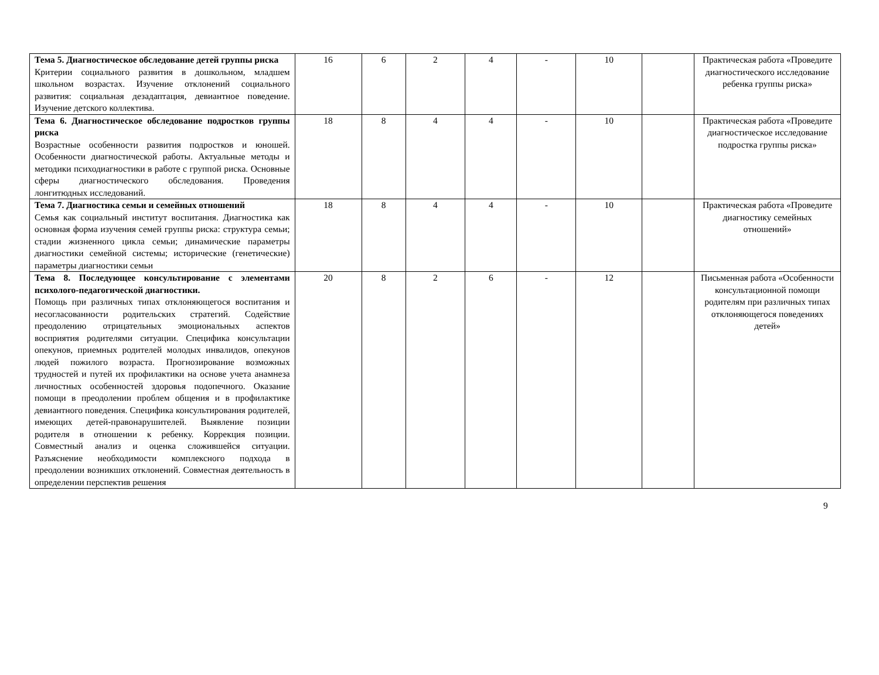| Тема 5. Диагностическое обследование детей группы риска Критерии социального развития в дошкольном, младшем школьном возрастах. Изучение отклонений социального развития: социальная дезадаптация, девиантное поведение. Изучение детского коллектива. | 16 | 6 | 2 | 4 | - | 10 | | Практическая работа «Проведите диагностического исследование ребенка группы риска» |
| Тема 6. Диагностическое обследование подростков группы риска Возрастные особенности развития подростков и юношей. Особенности диагностической работы. Актуальные методы и методики психодиагностики в работе с группой риска. Основные сферы диагностического обследования. Проведения лонгитюдных исследований. | 18 | 8 | 4 | 4 | - | 10 | | Практическая работа «Проведите диагностическое исследование подростка группы риска» |
| Тема 7. Диагностика семьи и семейных отношений Семья как социальный институт воспитания. Диагностика как основная форма изучения семей группы риска: структура семьи; стадии жизненного цикла семьи; динамические параметры диагностики семейной системы; исторические (генетические) параметры диагностики семьи | 18 | 8 | 4 | 4 | - | 10 | | Практическая работа «Проведите диагностику семейных отношений» |
| Тема 8. Последующее консультирование с элементами психолого-педагогической диагностики. Помощь при различных типах отклоняющегося воспитания и несогласованности родительских стратегий. Содействие преодолению отрицательных эмоциональных аспектов восприятия родителями ситуации. Специфика консультации опекунов, приемных родителей молодых инвалидов, опекунов людей пожилого возраста. Прогнозирование возможных трудностей и путей их профилактики на основе учета анамнеза личностных особенностей здоровья подопечного. Оказание помощи в преодолении проблем общения и в профилактике девиантного поведения. Специфика консультирования родителей, имеющих детей-правонарушителей. Выявление позиции родителя в отношении к ребенку. Коррекция позиции. Совместный анализ и оценка сложившейся ситуации. Разъяснение необходимости комплексного подхода в преодолении возникших отклонений. Совместная деятельность в определении перспектив решения | 20 | 8 | 2 | 6 | - | 12 | | Письменная работа «Особенности консультационной помощи родителям при различных типах отклоняющегося поведениях детей» |
9